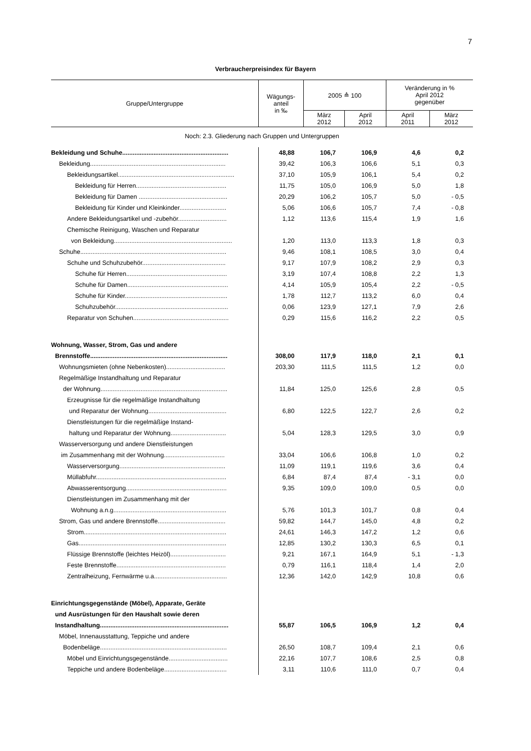7
Verbraucherpreisindex für Bayern
| Gruppe/Untergruppe | Wägungs- anteil in ‰ | 2005 ≙ 100 | | Veränderung in % April 2012 gegenüber | |
| --- | --- | --- | --- | --- | --- |
| | | März 2012 | April 2012 | April 2011 | März 2012 |
| Noch: 2.3. Gliederung nach Gruppen und Untergruppen | | | | | |
| Bekleidung und Schuhe............................................................. | 48,88 | 106,7 | 106,9 | 4,6 | 0,2 |
| Bekleidung.............................................................................. | 39,42 | 106,3 | 106,6 | 5,1 | 0,3 |
| Bekleidungsartikel................................................................... | 37,10 | 105,9 | 106,1 | 5,4 | 0,2 |
| Bekleidung für Herren.................................................... | 11,75 | 105,0 | 106,9 | 5,0 | 1,8 |
| Bekleidung für Damen ................................................... | 20,29 | 106,2 | 105,7 | 5,0 | - 0,5 |
| Bekleidung für Kinder und Kleinkinder........................... | 5,06 | 106,6 | 105,7 | 7,4 | - 0,8 |
| Andere Bekleidungsartikel und -zubehör............................ | 1,12 | 113,6 | 115,4 | 1,9 | 1,6 |
| Chemische Reinigung, Waschen und Reparatur | | | | | |
| von Bekleidung.................................................................... | 1,20 | 113,0 | 113,3 | 1,8 | 0,3 |
| Schuhe.................................................................................... | 9,46 | 108,1 | 108,5 | 3,0 | 0,4 |
| Schuhe und Schuhzubehör................................................ | 9,17 | 107,9 | 108,2 | 2,9 | 0,3 |
| Schuhe für Herren.......................................................... | 3,19 | 107,4 | 108,8 | 2,2 | 1,3 |
| Schuhe für Damen.......................................................... | 4,14 | 105,9 | 105,4 | 2,2 | - 0,5 |
| Schuhe für Kinder........................................................... | 1,78 | 112,7 | 113,2 | 6,0 | 0,4 |
| Schuhzubehör................................................................. | 0,06 | 123,9 | 127,1 | 7,9 | 2,6 |
| Reparatur von Schuhen....................................................... | 0,29 | 115,6 | 116,2 | 2,2 | 0,5 |
| Wohnung, Wasser, Strom, Gas und andere | | | | | |
| Brennstoffe............................................................................... | 308,00 | 117,9 | 118,0 | 2,1 | 0,1 |
| Wohnungsmieten (ohne Nebenkosten).................................. | 203,30 | 111,5 | 111,5 | 1,2 | 0,0 |
| Regelmäßige Instandhaltung und Reparatur | | | | | |
| der Wohnung......................................................................... | 11,84 | 125,0 | 125,6 | 2,8 | 0,5 |
| Erzeugnisse für die regelmäßige Instandhaltung | | | | | |
| und Reparatur der Wohnung............................................. | 6,80 | 122,5 | 122,7 | 2,6 | 0,2 |
| Dienstleistungen für die regelmäßige Instand- | | | | | |
| haltung und Reparatur der Wohnung................................ | 5,04 | 128,3 | 129,5 | 3,0 | 0,9 |
| Wasserversorgung und andere Dienstleistungen | | | | | |
| im Zusammenhang mit der Wohnung................................... | 33,04 | 106,6 | 106,8 | 1,0 | 0,2 |
| Wasserversorgung............................................................. | 11,09 | 119,1 | 119,6 | 3,6 | 0,4 |
| Müllabfuhr........................................................................... | 6,84 | 87,4 | 87,4 | - 3,1 | 0,0 |
| Abwasserentsorgung.......................................................... | 9,35 | 109,0 | 109,0 | 0,5 | 0,0 |
| Dienstleistungen im Zusammenhang mit der | | | | | |
| Wohnung a.n.g................................................................. | 5,76 | 101,3 | 101,7 | 0,8 | 0,4 |
| Strom, Gas und andere Brennstoffe....................................... | 59,82 | 144,7 | 145,0 | 4,8 | 0,2 |
| Strom.................................................................................. | 24,61 | 146,3 | 147,2 | 1,2 | 0,6 |
| Gas..................................................................................... | 12,85 | 130,2 | 130,3 | 6,5 | 0,1 |
| Flüssige Brennstoffe (leichtes Heizöl)................................ | 9,21 | 167,1 | 164,9 | 5,1 | - 1,3 |
| Feste Brennstoffe............................................................... | 0,79 | 116,1 | 118,4 | 1,4 | 2,0 |
| Zentralheizung, Fernwärme u.a.......................................... | 12,36 | 142,0 | 142,9 | 10,8 | 0,6 |
| Einrichtungsgegenstände (Möbel), Apparate, Geräte | | | | | |
| und Ausrüstungen für den Haushalt sowie deren | | | | | |
| Instandhaltung.......................................................................... | 55,87 | 106,5 | 106,9 | 1,2 | 0,4 |
| Möbel, Innenausstattung, Teppiche und andere | | | | | |
| Bodenbeläge......................................................................... | 26,50 | 108,7 | 109,4 | 2,1 | 0,6 |
| Möbel und Einrichtungsgegenstände.................................. | 22,16 | 107,7 | 108,6 | 2,5 | 0,8 |
| Teppiche und andere Bodenbeläge.................................... | 3,11 | 110,6 | 111,0 | 0,7 | 0,4 |